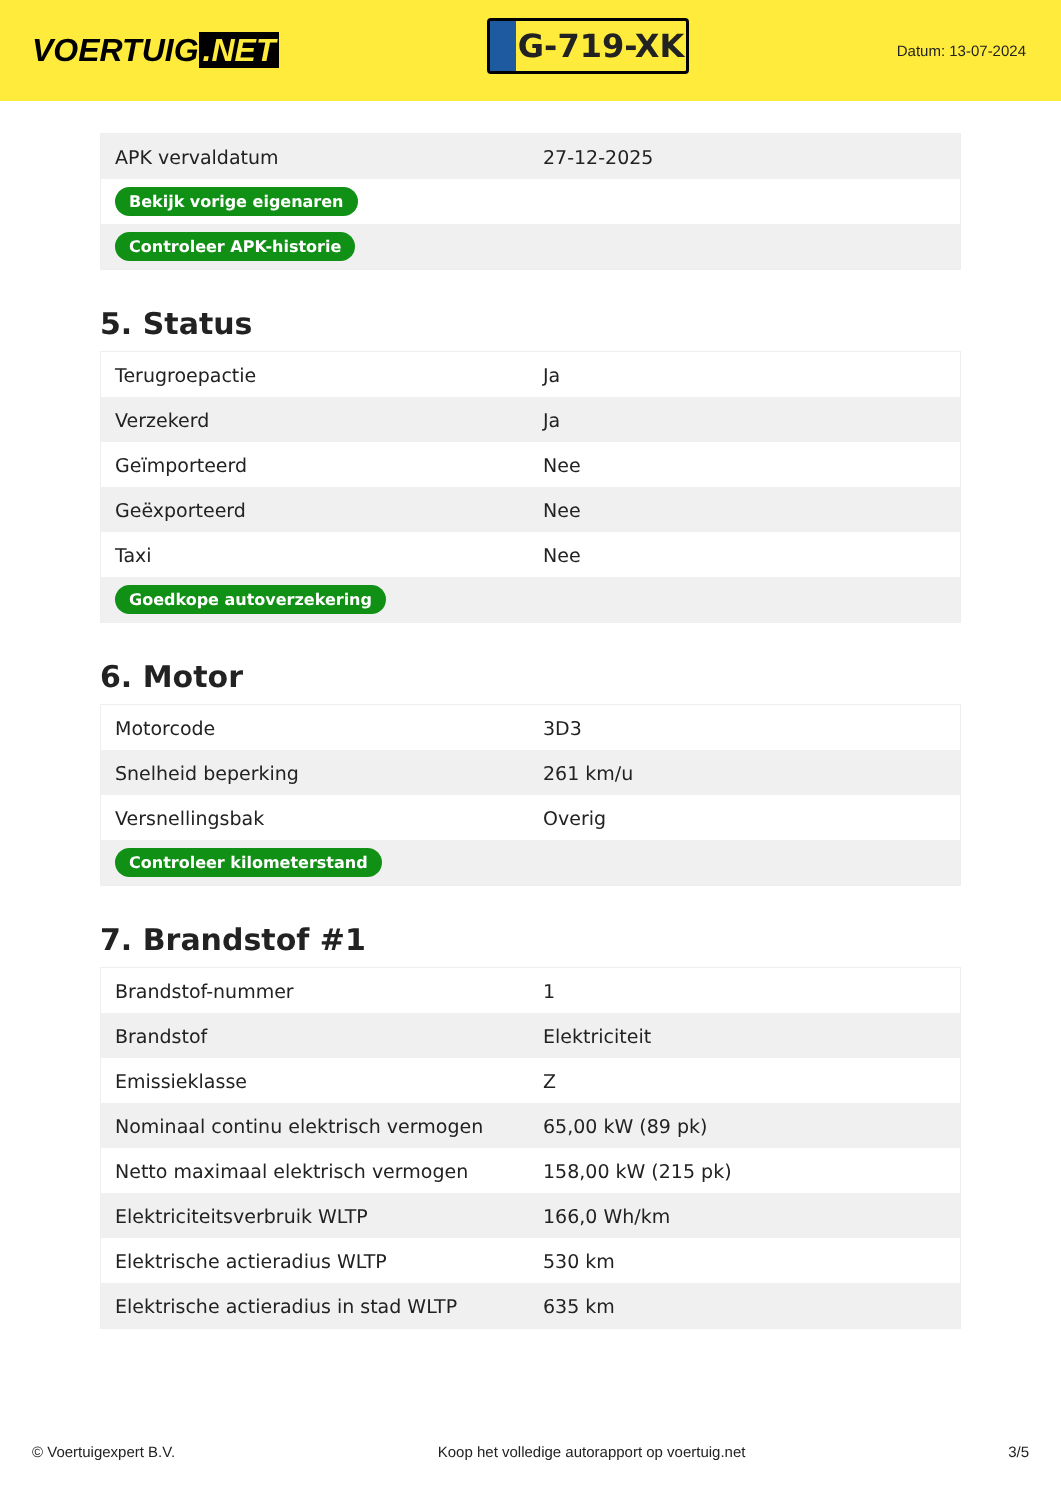VOERTUIG.NET
G-719-XK
Datum: 13-07-2024
| APK vervaldatum | 27-12-2025 |
| Bekijk vorige eigenaren | |
| Controleer APK-historie | |
5. Status
| Terugroepactie | Ja |
| Verzekerd | Ja |
| Geïmporteerd | Nee |
| Geëxporteerd | Nee |
| Taxi | Nee |
| Goedkope autoverzekering | |
6. Motor
| Motorcode | 3D3 |
| Snelheid beperking | 261 km/u |
| Versnellingsbak | Overig |
| Controleer kilometerstand | |
7. Brandstof #1
| Brandstof-nummer | 1 |
| Brandstof | Elektriciteit |
| Emissieklasse | Z |
| Nominaal continu elektrisch vermogen | 65,00 kW (89 pk) |
| Netto maximaal elektrisch vermogen | 158,00 kW (215 pk) |
| Elektriciteitsverbruik WLTP | 166,0 Wh/km |
| Elektrische actieradius WLTP | 530 km |
| Elektrische actieradius in stad WLTP | 635 km |
© Voertuigexpert B.V. Koop het volledige autorapport op voertuig.net 3/5